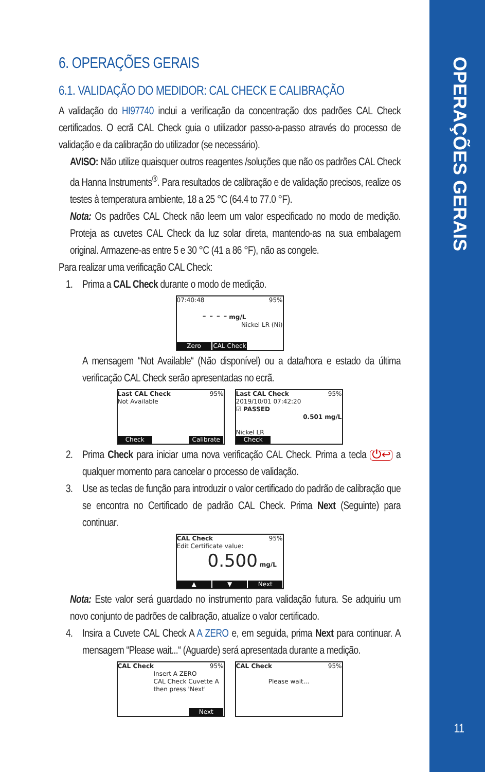OPERAÇÕES GERAIS
11
6. OPERAÇÕES GERAIS
6.1. VALIDAÇÃO DO MEDIDOR: CAL CHECK E CALIBRAÇÃO
A validação do HI97740 inclui a verificação da concentração dos padrões CAL Check certificados. O ecrã CAL Check guia o utilizador passo-a-passo através do processo de validação e da calibração do utilizador (se necessário).
AVISO: Não utilize quaisquer outros reagentes /soluções que não os padrões CAL Check da Hanna Instruments<sup>®</sup>. Para resultados de calibração e de validação precisos, realize os testes à temperatura ambiente, 18 a 25 °C (64.4 to 77.0 °F).
Nota: Os padrões CAL Check não leem um valor especificado no modo de medição. Proteja as cuvetes CAL Check da luz solar direta, mantendo-as na sua embalagem original. Armazene-as entre 5 e 30 °C (41 a 86 °F), não as congele.
Para realizar uma verificação CAL Check:
1. Prima a CAL Check durante o modo de medição.
07:40:48 95%
- - - - mg/L
Nickel LR (Ni)
Zero CAL Check
A mensagem “Not Available“ (Não disponível) ou a data/hora e estado da última verificação CAL Check serão apresentadas no ecrã.
Last CAL Check 95%
Not Available
Check Calibrate
Last CAL Check 95%
2019/10/01 07:42:20
☑ PASSED
0.501 mg/L
Nickel LR
Check
2. Prima Check para iniciar uma nova verificação CAL Check. Prima a tecla ⏻↩ a qualquer momento para cancelar o processo de validação.
3. Use as teclas de função para introduzir o valor certificado do padrão de calibração que se encontra no Certificado de padrão CAL Check. Prima Next (Seguinte) para continuar.
CAL Check 95%
Edit Certificate value:
0.500 mg/L
▲ ▼ Next
Nota: Este valor será guardado no instrumento para validação futura. Se adquiriu um novo conjunto de padrões de calibração, atualize o valor certificado.
4. Insira a Cuvete CAL Check A A ZERO e, em seguida, prima Next para continuar. A mensagem “Please wait...“ (Aguarde) será apresentada durante a medição.
CAL Check 95%
Insert A ZERO
CAL Check Cuvette A
then press 'Next'
Next
CAL Check 95%
Please wait...